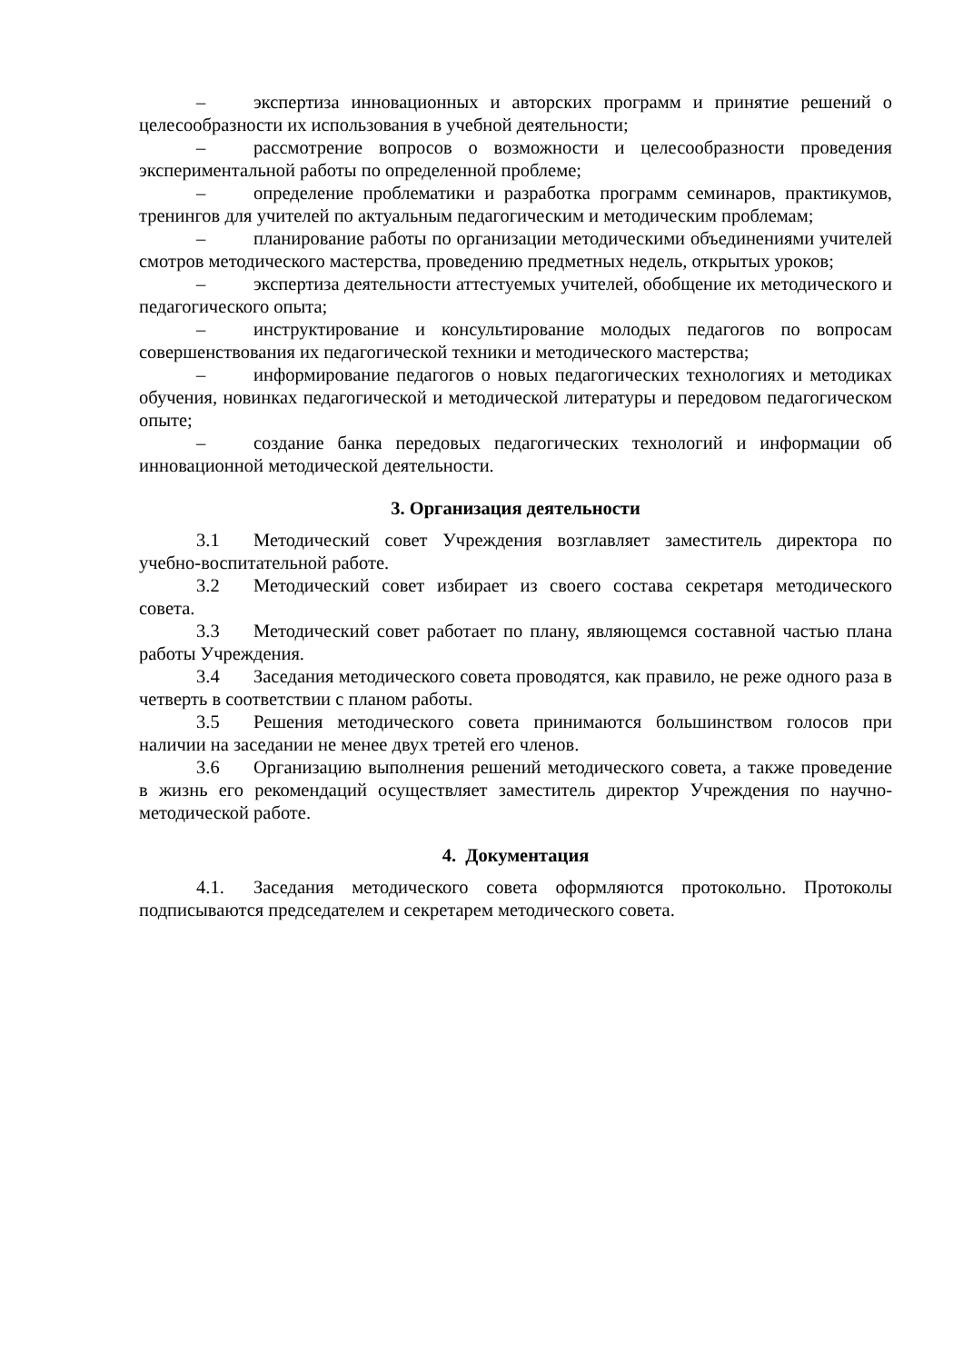– экспертиза инновационных и авторских программ и принятие решений о целесообразности их использования в учебной деятельности;
– рассмотрение вопросов о возможности и целесообразности проведения экспериментальной работы по определенной проблеме;
– определение проблематики и разработка программ семинаров, практикумов, тренингов для учителей по актуальным педагогическим и методическим проблемам;
– планирование работы по организации методическими объединениями учителей смотров методического мастерства, проведению предметных недель, открытых уроков;
– экспертиза деятельности аттестуемых учителей, обобщение их методического и педагогического опыта;
– инструктирование и консультирование молодых педагогов по вопросам совершенствования их педагогической техники и методического мастерства;
– информирование педагогов о новых педагогических технологиях и методиках обучения, новинках педагогической и методической литературы и передовом педагогическом опыте;
– создание банка передовых педагогических технологий и информации об инновационной методической деятельности.
3. Организация деятельности
3.1 Методический совет Учреждения возглавляет заместитель директора по учебно-воспитательной работе.
3.2 Методический совет избирает из своего состава секретаря методического совета.
3.3 Методический совет работает по плану, являющемся составной частью плана работы Учреждения.
3.4 Заседания методического совета проводятся, как правило, не реже одного раза в четверть в соответствии с планом работы.
3.5 Решения методического совета принимаются большинством голосов при наличии на заседании не менее двух третей его членов.
3.6 Организацию выполнения решений методического совета, а также проведение в жизнь его рекомендаций осуществляет заместитель директор Учреждения по научно-методической работе.
4. Документация
4.1. Заседания методического совета оформляются протокольно. Протоколы подписываются председателем и секретарем методического совета.